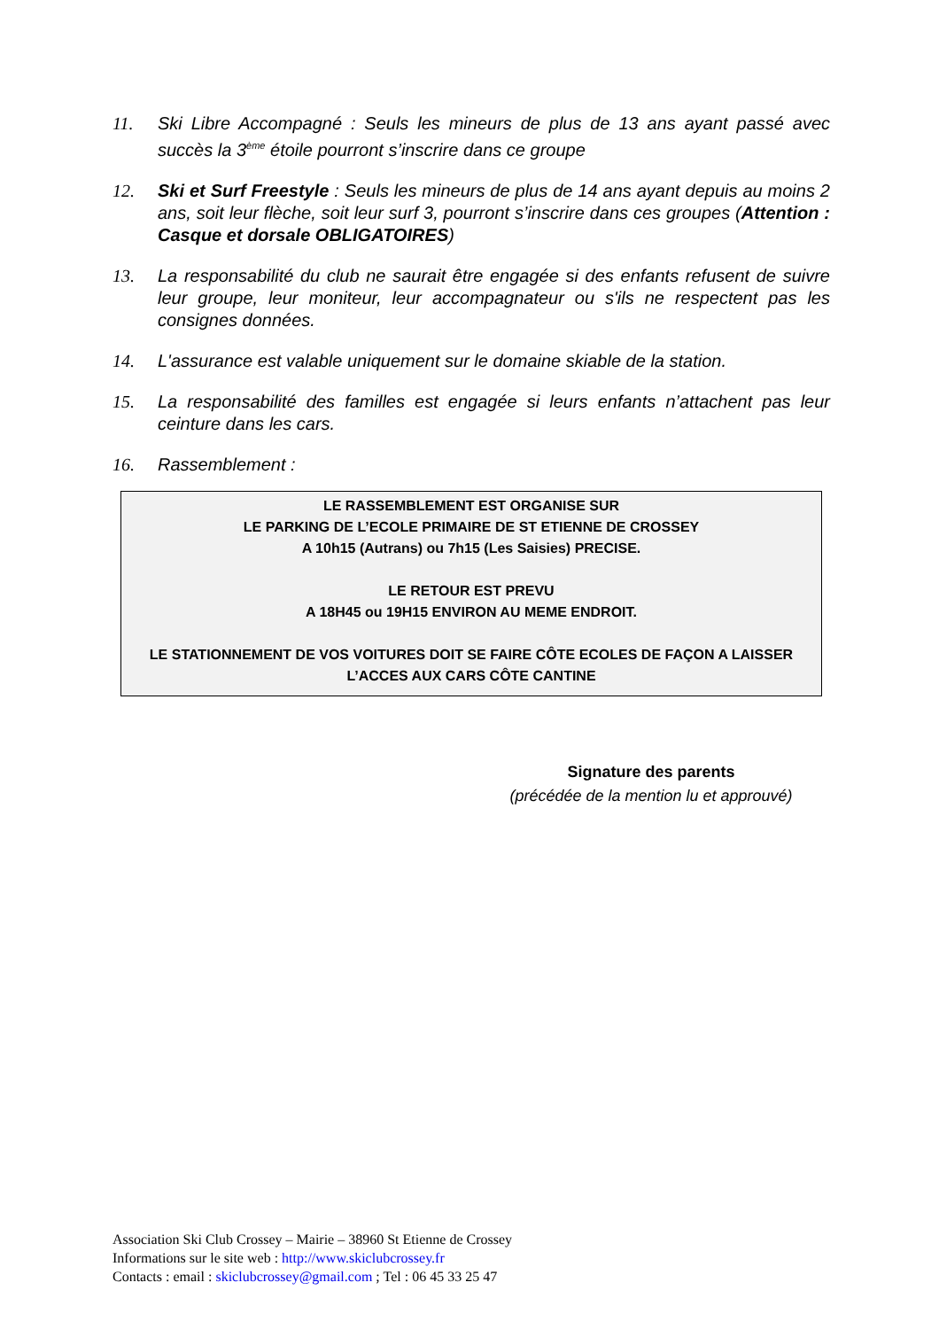11. Ski Libre Accompagné : Seuls les mineurs de plus de 13 ans ayant passé avec succès la 3<sup>ème</sup> étoile pourront s’inscrire dans ce groupe
12. Ski et Surf Freestyle : Seuls les mineurs de plus de 14 ans ayant depuis au moins 2 ans, soit leur flèche, soit leur surf 3, pourront s’inscrire dans ces groupes (Attention : Casque et dorsale OBLIGATOIRES)
13. La responsabilité du club ne saurait être engagée si des enfants refusent de suivre leur groupe, leur moniteur, leur accompagnateur ou s'ils ne respectent pas les consignes données.
14. L'assurance est valable uniquement sur le domaine skiable de la station.
15. La responsabilité des familles est engagée si leurs enfants n’attachent pas leur ceinture dans les cars.
16. Rassemblement :
LE RASSEMBLEMENT EST ORGANISE SUR
LE PARKING DE L’ECOLE PRIMAIRE DE ST ETIENNE DE CROSSEY
A 10h15 (Autrans) ou 7h15 (Les Saisies) PRECISE.
LE RETOUR EST PREVU
A 18H45 ou 19H15 ENVIRON AU MEME ENDROIT.
LE STATIONNEMENT DE VOS VOITURES DOIT SE FAIRE CÔTE ECOLES DE FAÇON A LAISSER
L’ACCES AUX CARS CÔTE CANTINE
Signature des parents
(précédée de la mention lu et approuvé)
Association Ski Club Crossey – Mairie – 38960 St Etienne de Crossey
Informations sur le site web : http://www.skiclubcrossey.fr
Contacts : email : skiclubcrossey@gmail.com ; Tel : 06 45 33 25 47